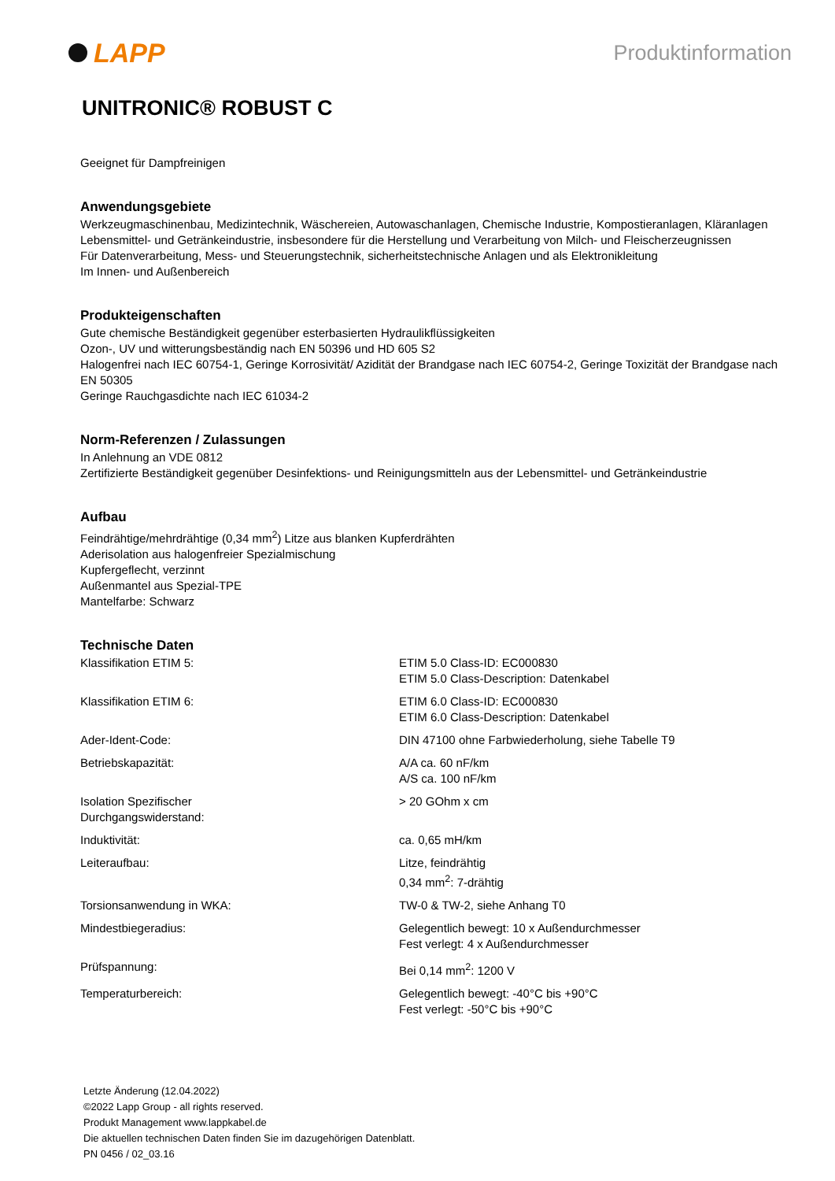LAPP
Produktinformation
UNITRONIC® ROBUST C
Geeignet für Dampfreinigen
Anwendungsgebiete
Werkzeugmaschinenbau, Medizintechnik, Wäschereien, Autowaschanlagen, Chemische Industrie, Kompostieranlagen, Kläranlagen
Lebensmittel- und Getränkeindustrie, insbesondere für die Herstellung und Verarbeitung von Milch- und Fleischerzeugnissen
Für Datenverarbeitung, Mess- und Steuerungstechnik, sicherheitstechnische Anlagen und als Elektronikleitung
Im Innen- und Außenbereich
Produkteigenschaften
Gute chemische Beständigkeit gegenüber esterbasierten Hydraulikflüssigkeiten
Ozon-, UV und witterungsbeständig nach EN 50396 und HD 605 S2
Halogenfrei nach IEC 60754-1, Geringe Korrosivität/ Azidität der Brandgase nach IEC 60754-2, Geringe Toxizität der Brandgase nach EN 50305
Geringe Rauchgasdichte nach IEC 61034-2
Norm-Referenzen / Zulassungen
In Anlehnung an VDE 0812
Zertifizierte Beständigkeit gegenüber Desinfektions- und Reinigungsmitteln aus der Lebensmittel- und Getränkeindustrie
Aufbau
Feindrähtige/mehrdrähtige (0,34 mm<sup>2</sup>) Litze aus blanken Kupferdrähten
Aderisolation aus halogenfreier Spezialmischung
Kupfergeflecht, verzinnt
Außenmantel aus Spezial-TPE
Mantelfarbe: Schwarz
Technische Daten
| Klassifikation ETIM 5: | ETIM 5.0 Class-ID: EC000830 ETIM 5.0 Class-Description: Datenkabel |
| Klassifikation ETIM 6: | ETIM 6.0 Class-ID: EC000830 ETIM 6.0 Class-Description: Datenkabel |
| Ader-Ident-Code: | DIN 47100 ohne Farbwiederholung, siehe Tabelle T9 |
| Betriebskapazität: | A/A ca. 60 nF/km A/S ca. 100 nF/km |
| Isolation Spezifischer Durchgangswiderstand: | > 20 GOhm x cm |
| Induktivität: | ca. 0,65 mH/km |
| Leiteraufbau: | Litze, feindrähtig 0,34 mm<sup>2</sup>: 7-drähtig |
| Torsionsanwendung in WKA: | TW-0 & TW-2, siehe Anhang T0 |
| Mindestbiegeradius: | Gelegentlich bewegt: 10 x Außendurchmesser Fest verlegt: 4 x Außendurchmesser |
| Prüfspannung: | Bei 0,14 mm<sup>2</sup>: 1200 V |
| Temperaturbereich: | Gelegentlich bewegt: -40°C bis +90°C Fest verlegt: -50°C bis +90°C |
Letzte Änderung (12.04.2022)
©2022 Lapp Group - all rights reserved.
Produkt Management www.lappkabel.de
Die aktuellen technischen Daten finden Sie im dazugehörigen Datenblatt.
PN 0456 / 02_03.16